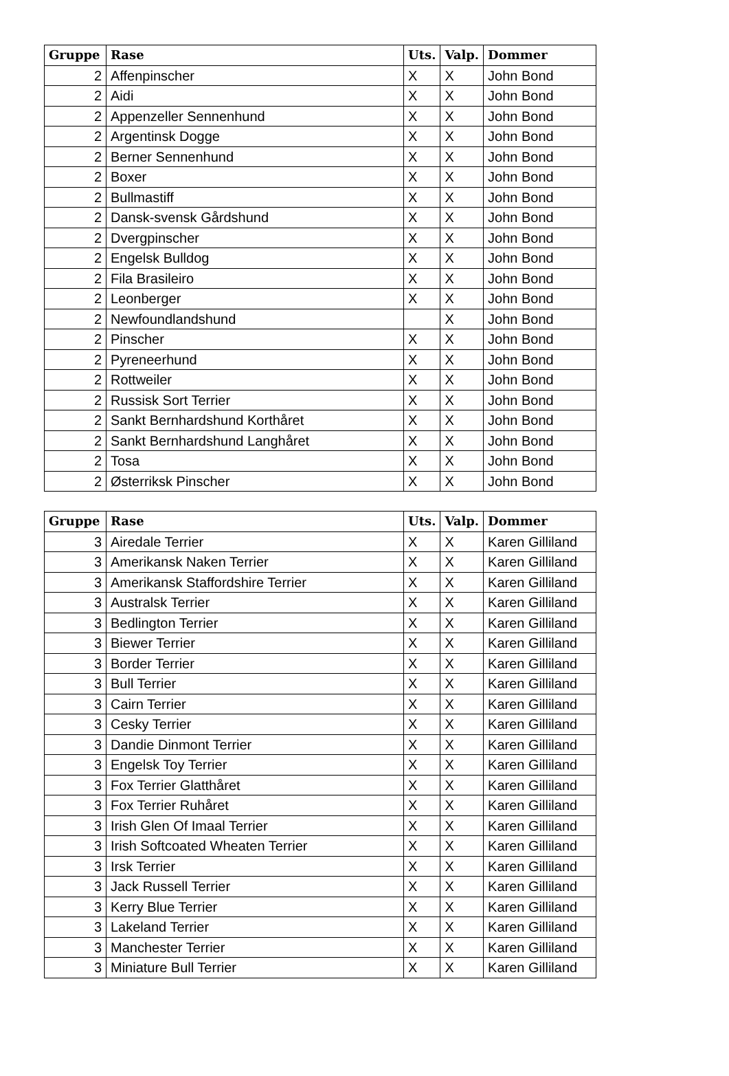| Gruppe | Rase | Uts. | Valp. | Dommer |
| --- | --- | --- | --- | --- |
| 2 | Affenpinscher | X | X | John Bond |
| 2 | Aidi | X | X | John Bond |
| 2 | Appenzeller Sennenhund | X | X | John Bond |
| 2 | Argentinsk Dogge | X | X | John Bond |
| 2 | Berner Sennenhund | X | X | John Bond |
| 2 | Boxer | X | X | John Bond |
| 2 | Bullmastiff | X | X | John Bond |
| 2 | Dansk-svensk Gårdshund | X | X | John Bond |
| 2 | Dvergpinscher | X | X | John Bond |
| 2 | Engelsk Bulldog | X | X | John Bond |
| 2 | Fila Brasileiro | X | X | John Bond |
| 2 | Leonberger | X | X | John Bond |
| 2 | Newfoundlandshund | | X | John Bond |
| 2 | Pinscher | X | X | John Bond |
| 2 | Pyreneerhund | X | X | John Bond |
| 2 | Rottweiler | X | X | John Bond |
| 2 | Russisk Sort Terrier | X | X | John Bond |
| 2 | Sankt Bernhardshund Korthåret | X | X | John Bond |
| 2 | Sankt Bernhardshund Langhåret | X | X | John Bond |
| 2 | Tosa | X | X | John Bond |
| 2 | Østerriksk Pinscher | X | X | John Bond |
| Gruppe | Rase | Uts. | Valp. | Dommer |
| --- | --- | --- | --- | --- |
| 3 | Airedale Terrier | X | X | Karen Gilliland |
| 3 | Amerikansk Naken Terrier | X | X | Karen Gilliland |
| 3 | Amerikansk Staffordshire Terrier | X | X | Karen Gilliland |
| 3 | Australsk Terrier | X | X | Karen Gilliland |
| 3 | Bedlington Terrier | X | X | Karen Gilliland |
| 3 | Biewer Terrier | X | X | Karen Gilliland |
| 3 | Border Terrier | X | X | Karen Gilliland |
| 3 | Bull Terrier | X | X | Karen Gilliland |
| 3 | Cairn Terrier | X | X | Karen Gilliland |
| 3 | Cesky Terrier | X | X | Karen Gilliland |
| 3 | Dandie Dinmont Terrier | X | X | Karen Gilliland |
| 3 | Engelsk Toy Terrier | X | X | Karen Gilliland |
| 3 | Fox Terrier Glatthåret | X | X | Karen Gilliland |
| 3 | Fox Terrier Ruhåret | X | X | Karen Gilliland |
| 3 | Irish Glen Of Imaal Terrier | X | X | Karen Gilliland |
| 3 | Irish Softcoated Wheaten Terrier | X | X | Karen Gilliland |
| 3 | Irsk Terrier | X | X | Karen Gilliland |
| 3 | Jack Russell Terrier | X | X | Karen Gilliland |
| 3 | Kerry Blue Terrier | X | X | Karen Gilliland |
| 3 | Lakeland Terrier | X | X | Karen Gilliland |
| 3 | Manchester Terrier | X | X | Karen Gilliland |
| 3 | Miniature Bull Terrier | X | X | Karen Gilliland |